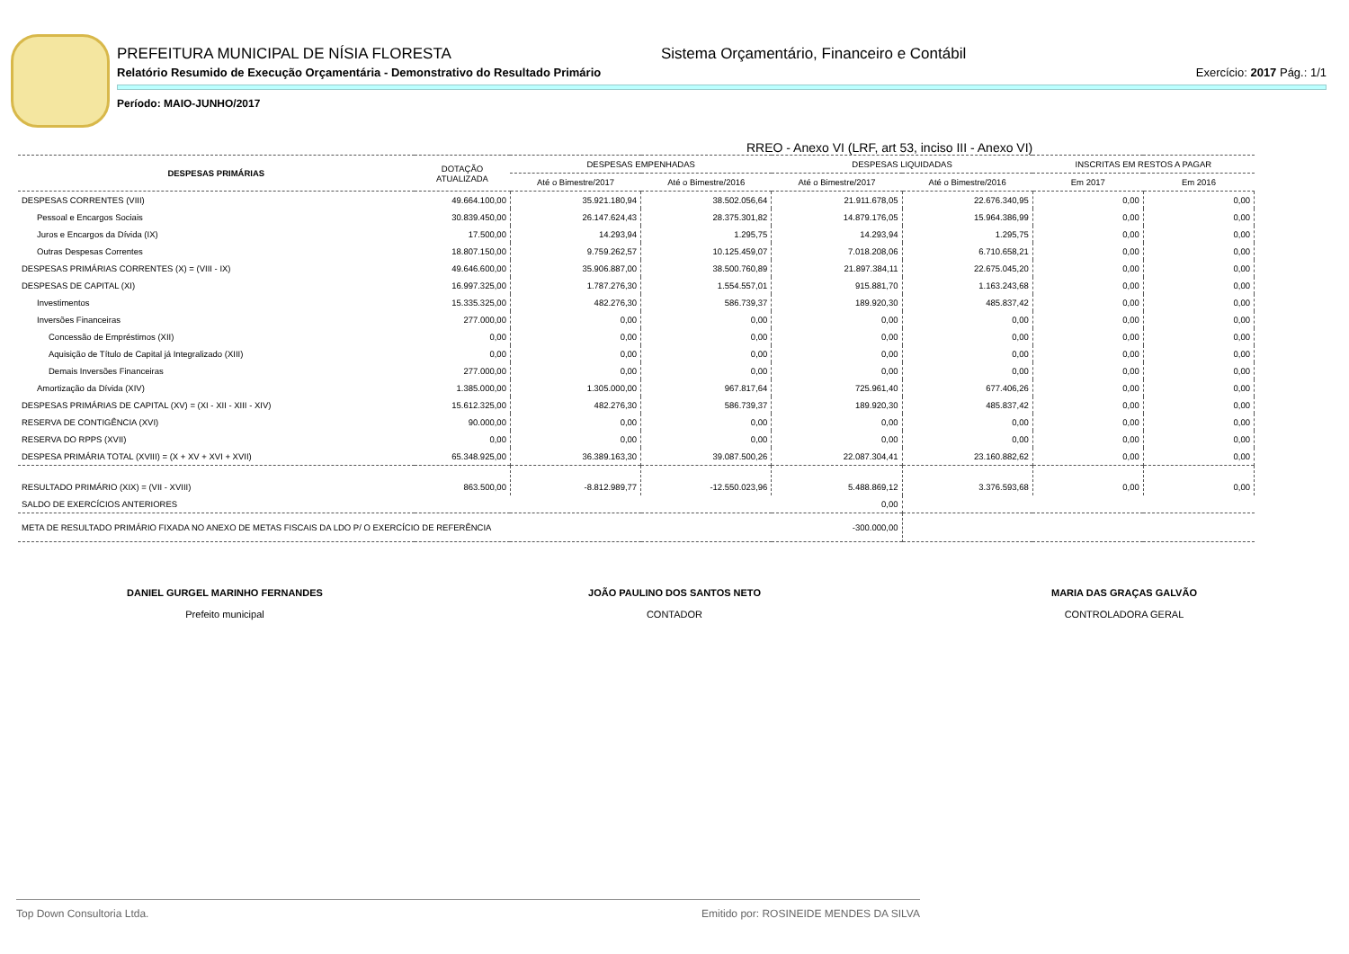PREFEITURA MUNICIPAL DE NÍSIA FLORESTA Sistema Orçamentário, Financeiro e Contábil
Relatório Resumido de Execução Orçamentária - Demonstrativo do Resultado Primário Exercício: 2017 Pág.: 1/1
Período: MAIO-JUNHO/2017
RREO - Anexo VI (LRF, art 53, inciso III - Anexo VI)
| DESPESAS PRIMÁRIAS | DOTAÇÃO ATUALIZADA | DESPESAS EMPENHADAS | | DESPESAS LIQUIDADAS | | INSCRITAS EM RESTOS A PAGAR | |
| --- | --- | --- | --- | --- | --- | --- | --- |
| | | Até o Bimestre/2017 | Até o Bimestre/2016 | Até o Bimestre/2017 | Até o Bimestre/2016 | Em 2017 | Em 2016 |
| DESPESAS CORRENTES (VIII) | 49.664.100,00 | 35.921.180,94 | 38.502.056,64 | 21.911.678,05 | 22.676.340,95 | 0,00 | 0,00 |
| Pessoal e Encargos Sociais | 30.839.450,00 | 26.147.624,43 | 28.375.301,82 | 14.879.176,05 | 15.964.386,99 | 0,00 | 0,00 |
| Juros e Encargos da Dívida (IX) | 17.500,00 | 14.293,94 | 1.295,75 | 14.293,94 | 1.295,75 | 0,00 | 0,00 |
| Outras Despesas Correntes | 18.807.150,00 | 9.759.262,57 | 10.125.459,07 | 7.018.208,06 | 6.710.658,21 | 0,00 | 0,00 |
| DESPESAS PRIMÁRIAS CORRENTES (X) = (VIII - IX) | 49.646.600,00 | 35.906.887,00 | 38.500.760,89 | 21.897.384,11 | 22.675.045,20 | 0,00 | 0,00 |
| DESPESAS DE CAPITAL (XI) | 16.997.325,00 | 1.787.276,30 | 1.554.557,01 | 915.881,70 | 1.163.243,68 | 0,00 | 0,00 |
| Investimentos | 15.335.325,00 | 482.276,30 | 586.739,37 | 189.920,30 | 485.837,42 | 0,00 | 0,00 |
| Inversões Financeiras | 277.000,00 | 0,00 | 0,00 | 0,00 | 0,00 | 0,00 | 0,00 |
| Concessão de Empréstimos (XII) | 0,00 | 0,00 | 0,00 | 0,00 | 0,00 | 0,00 | 0,00 |
| Aquisição de Título de Capital já Integralizado (XIII) | 0,00 | 0,00 | 0,00 | 0,00 | 0,00 | 0,00 | 0,00 |
| Demais Inversões Financeiras | 277.000,00 | 0,00 | 0,00 | 0,00 | 0,00 | 0,00 | 0,00 |
| Amortização da Dívida (XIV) | 1.385.000,00 | 1.305.000,00 | 967.817,64 | 725.961,40 | 677.406,26 | 0,00 | 0,00 |
| DESPESAS PRIMÁRIAS DE CAPITAL (XV) = (XI - XII - XIII - XIV) | 15.612.325,00 | 482.276,30 | 586.739,37 | 189.920,30 | 485.837,42 | 0,00 | 0,00 |
| RESERVA DE CONTIGÊNCIA (XVI) | 90.000,00 | 0,00 | 0,00 | 0,00 | 0,00 | 0,00 | 0,00 |
| RESERVA DO RPPS (XVII) | 0,00 | 0,00 | 0,00 | 0,00 | 0,00 | 0,00 | 0,00 |
| DESPESA PRIMÁRIA TOTAL (XVIII) = (X + XV + XVI + XVII) | 65.348.925,00 | 36.389.163,30 | 39.087.500,26 | 22.087.304,41 | 23.160.882,62 | 0,00 | 0,00 |
| RESULTADO PRIMÁRIO (XIX) = (VII - XVIII) | 863.500,00 | -8.812.989,77 | -12.550.023,96 | 5.488.869,12 | 3.376.593,68 | 0,00 | 0,00 |
| SALDO DE EXERCÍCIOS ANTERIORES | | | | 0,00 | | | |
| META DE RESULTADO PRIMÁRIO FIXADA NO ANEXO DE METAS FISCAIS DA LDO P/ O EXERCÍCIO DE REFERÊNCIA | | | | -300.000,00 | | | |
DANIEL GURGEL MARINHO FERNANDES
Prefeito municipal
JOÃO PAULINO DOS SANTOS NETO
CONTADOR
MARIA DAS GRAÇAS GALVÃO
CONTROLADORA GERAL
Top Down Consultoria Ltda. Emitido por: ROSINEIDE MENDES DA SILVA